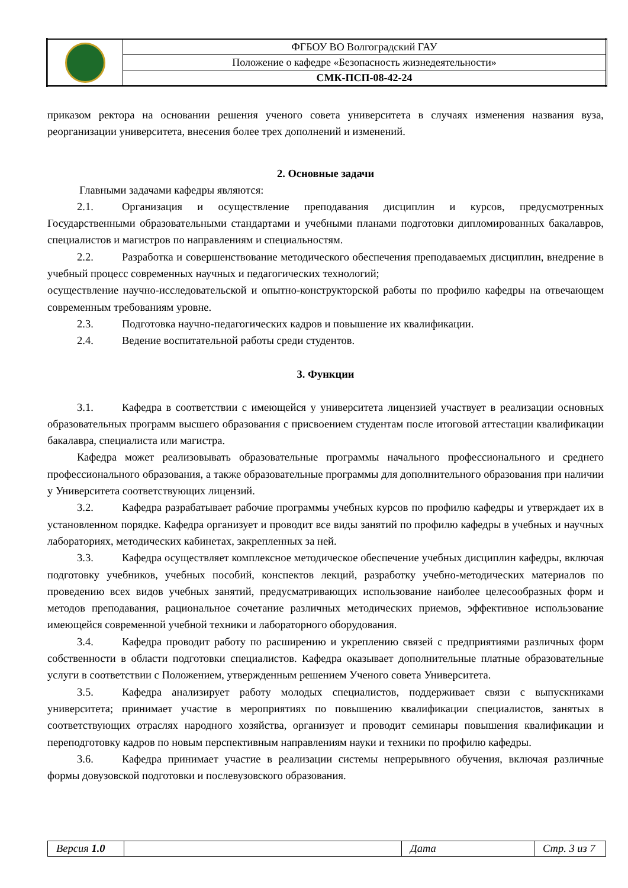| | ФГБОУ ВО Волгоградский ГАУ |
| | Положение о кафедре «Безопасность жизнедеятельности» |
| | СМК-ПСП-08-42-24 |
приказом ректора на основании решения ученого совета университета в случаях изменения названия вуза, реорганизации университета, внесения более трех дополнений и изменений.
2. Основные задачи
Главными задачами кафедры являются:
2.1. Организация и осуществление преподавания дисциплин и курсов, предусмотренных Государственными образовательными стандартами и учебными планами подготовки дипломированных бакалавров, специалистов и магистров по направлениям и специальностям.
2.2. Разработка и совершенствование методического обеспечения преподаваемых дисциплин, внедрение в учебный процесс современных научных и педагогических технологий;
осуществление научно-исследовательской и опытно-конструкторской работы по профилю кафедры на отвечающем современным требованиям уровне.
2.3. Подготовка научно-педагогических кадров и повышение их квалификации.
2.4. Ведение воспитательной работы среди студентов.
3. Функции
3.1. Кафедра в соответствии с имеющейся у университета лицензией участвует в реализации основных образовательных программ высшего образования с присвоением студентам после итоговой аттестации квалификации бакалавра, специалиста или магистра.
Кафедра может реализовывать образовательные программы начального профессионального и среднего профессионального образования, а также образовательные программы для дополнительного образования при наличии у Университета соответствующих лицензий.
3.2. Кафедра разрабатывает рабочие программы учебных курсов по профилю кафедры и утверждает их в установленном порядке. Кафедра организует и проводит все виды занятий по профилю кафедры в учебных и научных лабораториях, методических кабинетах, закрепленных за ней.
3.3. Кафедра осуществляет комплексное методическое обеспечение учебных дисциплин кафедры, включая подготовку учебников, учебных пособий, конспектов лекций, разработку учебно-методических материалов по проведению всех видов учебных занятий, предусматривающих использование наиболее целесообразных форм и методов преподавания, рациональное сочетание различных методических приемов, эффективное использование имеющейся современной учебной техники и лабораторного оборудования.
3.4. Кафедра проводит работу по расширению и укреплению связей с предприятиями различных форм собственности в области подготовки специалистов. Кафедра оказывает дополнительные платные образовательные услуги в соответствии с Положением, утвержденным решением Ученого совета Университета.
3.5. Кафедра анализирует работу молодых специалистов, поддерживает связи с выпускниками университета; принимает участие в мероприятиях по повышению квалификации специалистов, занятых в соответствующих отраслях народного хозяйства, организует и проводит семинары повышения квалификации и переподготовку кадров по новым перспективным направлениям науки и техники по профилю кафедры.
3.6. Кафедра принимает участие в реализации системы непрерывного обучения, включая различные формы довузовской подготовки и послевузовского образования.
| Версия 1.0 | | Дата | Стр. 3 из 7 |